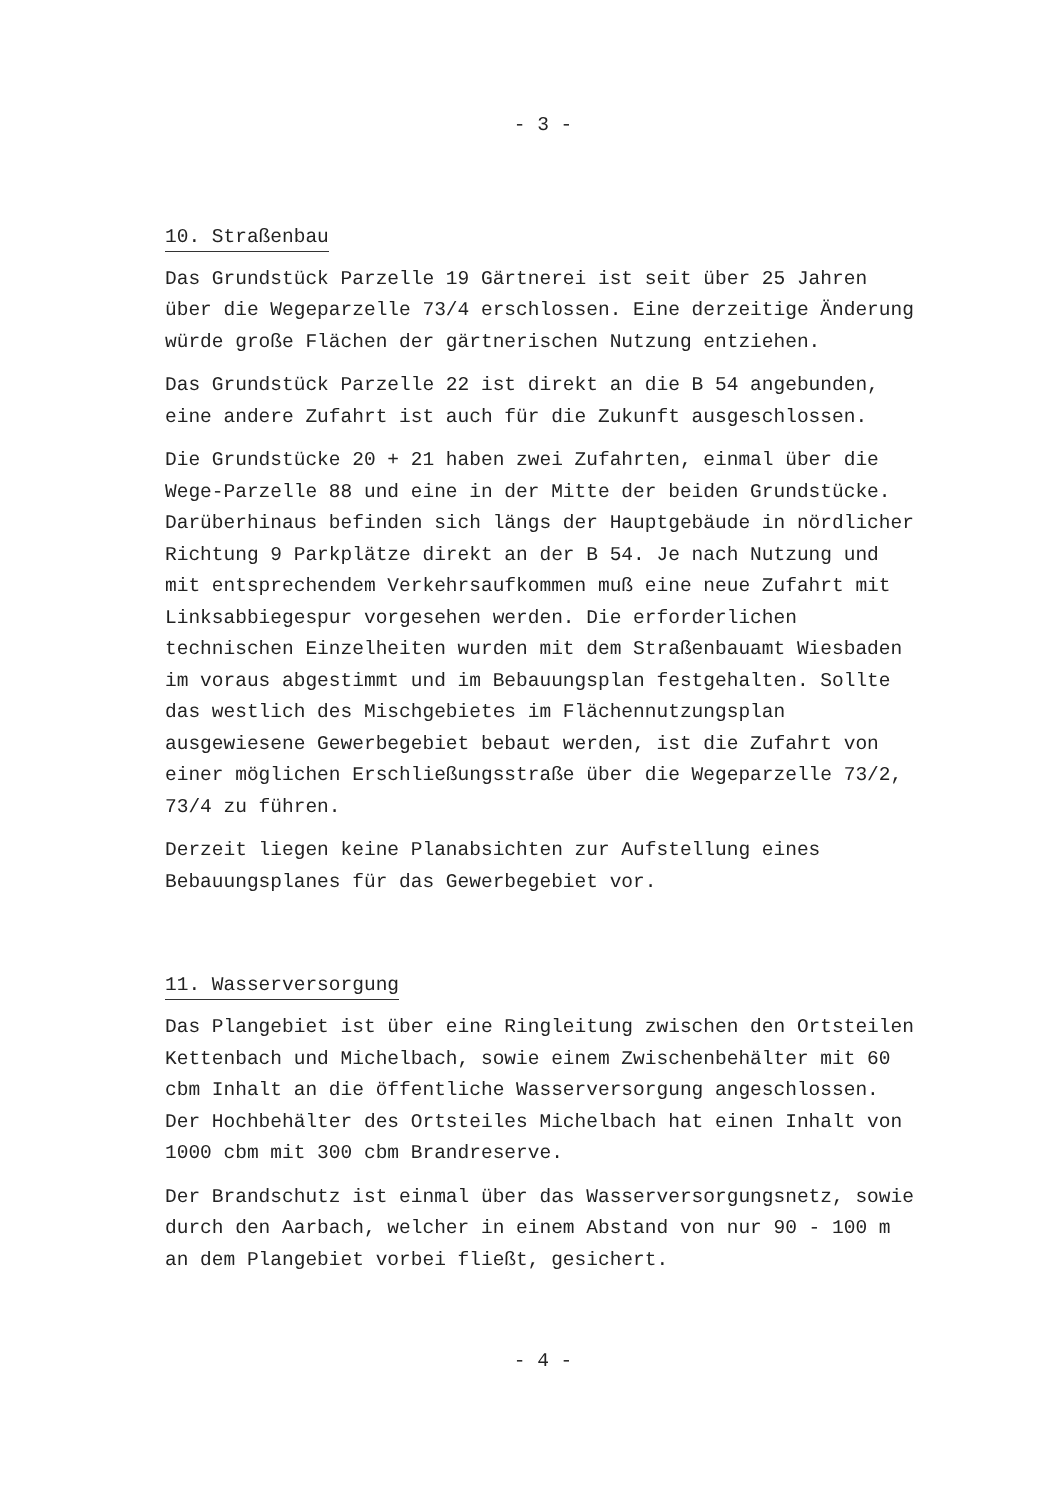- 3 -
10. Straßenbau
Das Grundstück Parzelle 19 Gärtnerei ist seit über 25 Jahren über die Wegeparzelle 73/4 erschlossen. Eine derzeitige Änderung würde große Flächen der gärtnerischen Nutzung entziehen.
Das Grundstück Parzelle 22 ist direkt an die B 54 angebunden, eine andere Zufahrt ist auch für die Zukunft ausgeschlossen.
Die Grundstücke 20 + 21 haben zwei Zufahrten, einmal über die Wege-Parzelle 88 und eine in der Mitte der beiden Grundstücke. Darüberhinaus befinden sich längs der Hauptgebäude in nördlicher Richtung 9 Parkplätze direkt an der B 54. Je nach Nutzung und mit entsprechendem Verkehrsaufkommen muß eine neue Zufahrt mit Linksabbiegespur vorgesehen werden. Die erforderlichen technischen Einzelheiten wurden mit dem Straßenbauamt Wiesbaden im voraus abgestimmt und im Bebauungsplan festgehalten. Sollte das westlich des Mischgebietes im Flächennutzungsplan ausgewiesene Gewerbegebiet bebaut werden, ist die Zufahrt von einer möglichen Erschließungsstraße über die Wegeparzelle 73/2, 73/4 zu führen.
Derzeit liegen keine Planabsichten zur Aufstellung eines Bebauungsplanes für das Gewerbegebiet vor.
11. Wasserversorgung
Das Plangebiet ist über eine Ringleitung zwischen den Ortsteilen Kettenbach und Michelbach, sowie einem Zwischenbehälter mit 60 cbm Inhalt an die öffentliche Wasserversorgung angeschlossen. Der Hochbehälter des Ortsteiles Michelbach hat einen Inhalt von 1000 cbm mit 300 cbm Brandreserve.
Der Brandschutz ist einmal über das Wasserversorgungsnetz, sowie durch den Aarbach, welcher in einem Abstand von nur 90 - 100 m an dem Plangebiet vorbei fließt, gesichert.
- 4 -